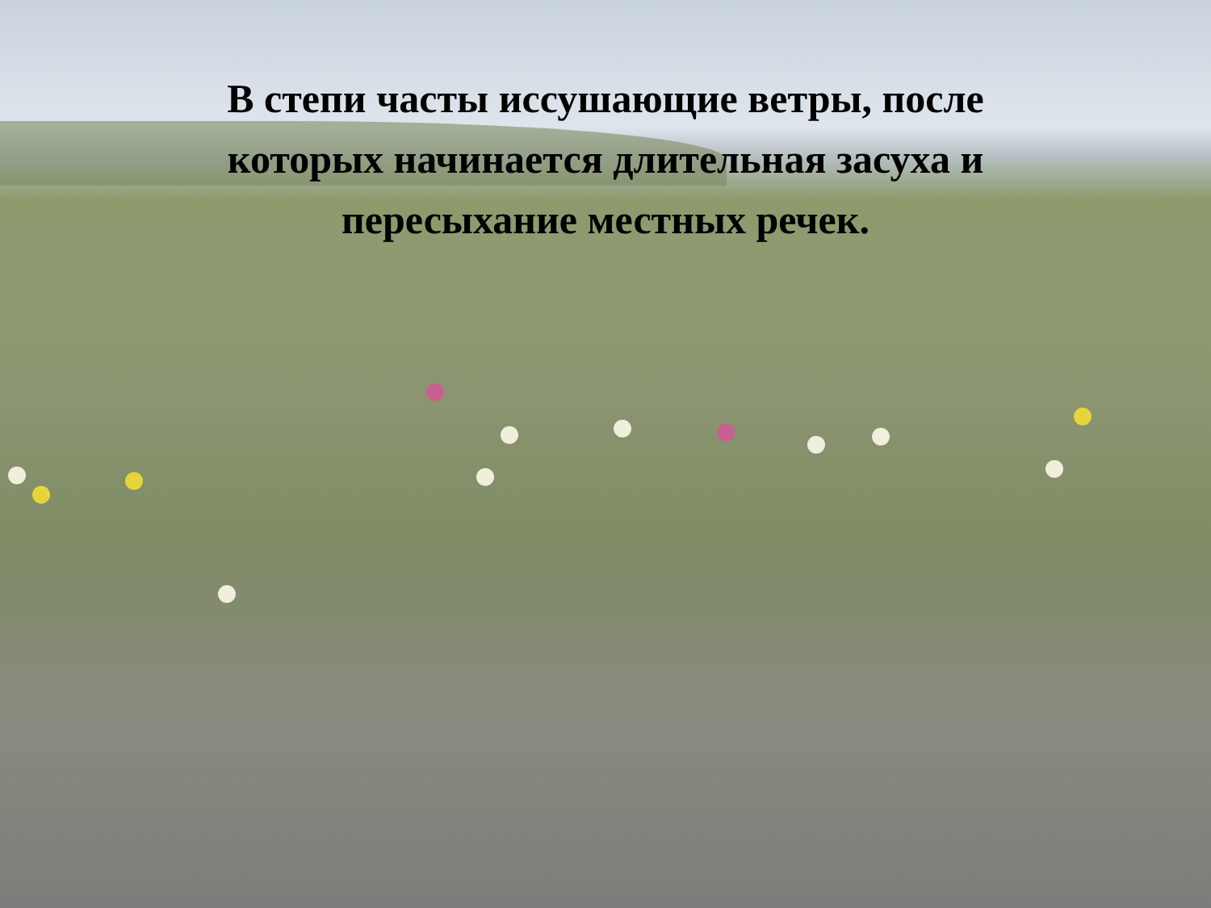В степи часты иссушающие ветры, после которых начинается длительная засуха и пересыхание местных речек.